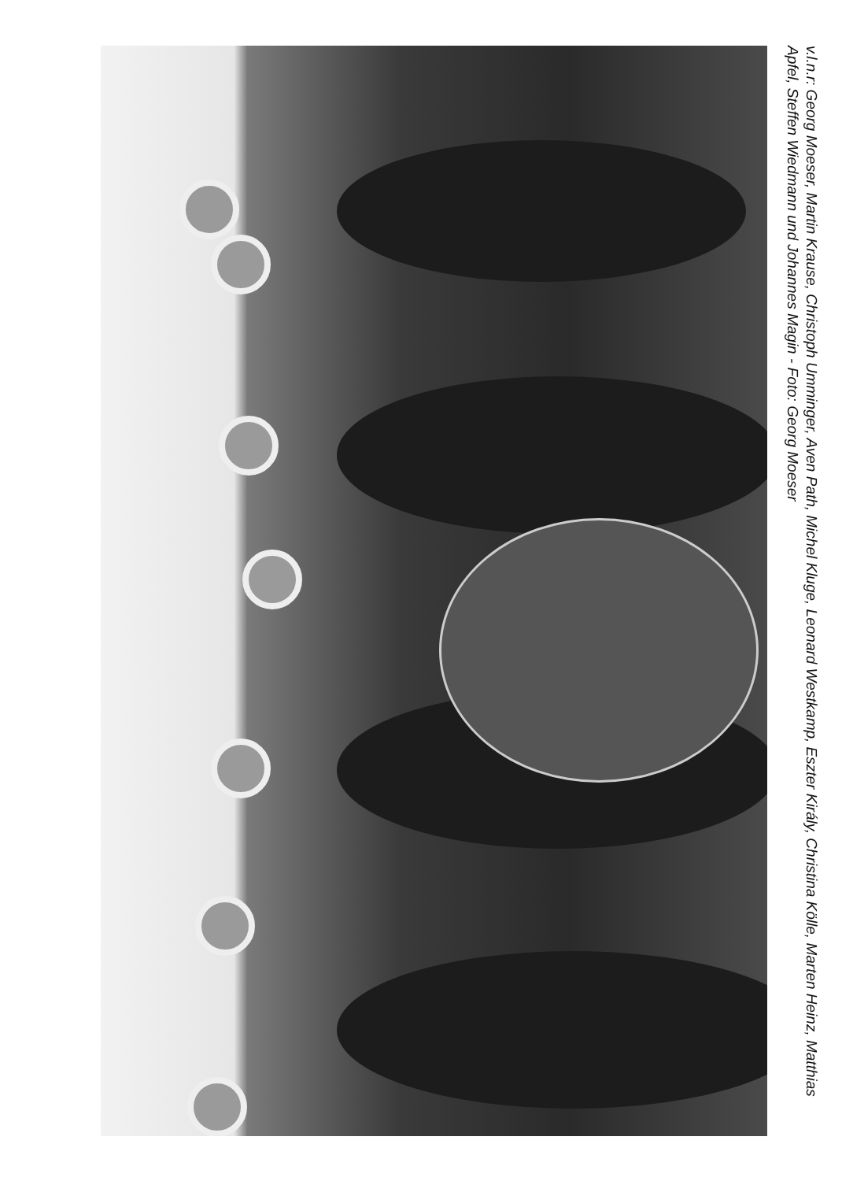v.l.n.r: Georg Moeser, Martin Krause, Christoph Umminger, Aven Path, Michel Kluge, Leonard Westkamp, Eszter Király, Christina Kölle, Marten Heinz, Matthias Apfel, Steffen Wiedmann und Johannes Magin - Foto: Georg Moeser